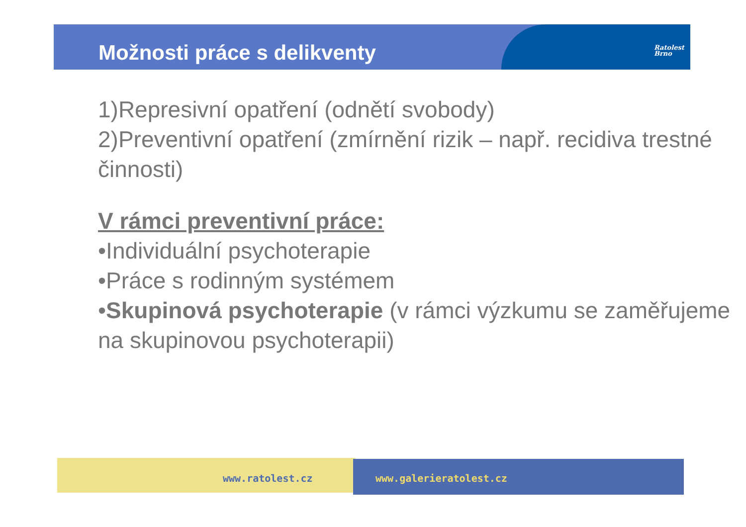Možnosti práce s delikventy
Ratolest
Brno
1)Represivní opatření (odnětí svobody)
2)Preventivní opatření (zmírnění rizik – např. recidiva trestné činnosti)
V rámci preventivní práce:
•Individuální psychoterapie
•Práce s rodinným systémem
•Skupinová psychoterapie (v rámci výzkumu se zaměřujeme na skupinovou psychoterapii)
www.ratolest.cz www.galerieratolest.cz